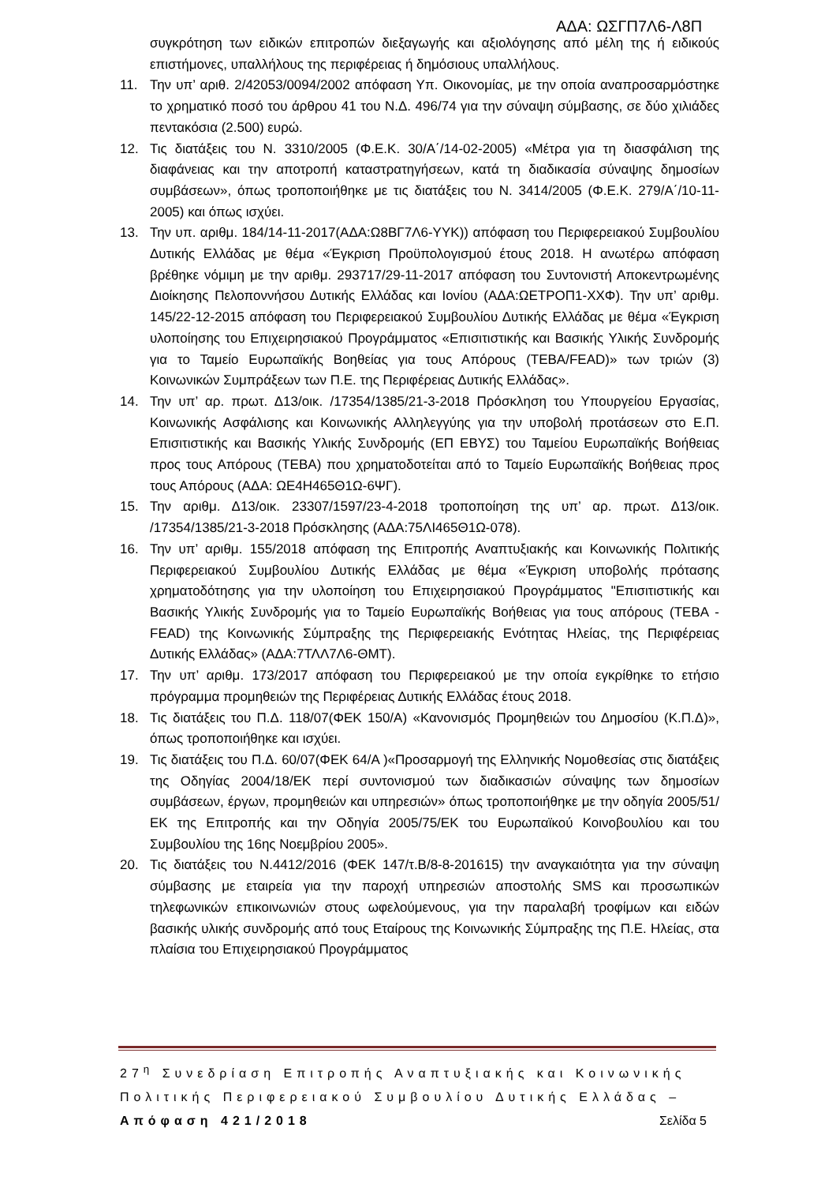ΑΔΑ: ΩΣΓΠ7Λ6-Λ8Π
συγκρότηση των ειδικών επιτροπών διεξαγωγής και αξιολόγησης από μέλη της ή ειδικούς επιστήμονες, υπαλλήλους της περιφέρειας ή δημόσιους υπαλλήλους.
11. Την υπ’ αριθ. 2/42053/0094/2002 απόφαση Υπ. Οικονομίας, με την οποία αναπροσαρμόστηκε το χρηματικό ποσό του άρθρου 41 του Ν.Δ. 496/74 για την σύναψη σύμβασης, σε δύο χιλιάδες πεντακόσια (2.500) ευρώ.
12. Τις διατάξεις του Ν. 3310/2005 (Φ.Ε.Κ. 30/Α΄/14-02-2005) «Μέτρα για τη διασφάλιση της διαφάνειας και την αποτροπή καταστρατηγήσεων, κατά τη διαδικασία σύναψης δημοσίων συμβάσεων», όπως τροποποιήθηκε με τις διατάξεις του Ν. 3414/2005 (Φ.Ε.Κ. 279/Α΄/10-11-2005) και όπως ισχύει.
13. Την υπ. αριθμ. 184/14-11-2017(ΑΔΑ:Ω8ΒΓ7Λ6-ΥΥΚ)) απόφαση του Περιφερειακού Συμβουλίου Δυτικής Ελλάδας με θέμα «Έγκριση Προϋπολογισμού έτους 2018. Η ανωτέρω απόφαση βρέθηκε νόμιμη με την αριθμ. 293717/29-11-2017 απόφαση του Συντονιστή Αποκεντρωμένης Διοίκησης Πελοποννήσου Δυτικής Ελλάδας και Ιονίου (ΑΔΑ:ΩΕΤΡΟΠ1-ΧΧΦ). Την υπ’ αριθμ. 145/22-12-2015 απόφαση του Περιφερειακού Συμβουλίου Δυτικής Ελλάδας με θέμα «Έγκριση υλοποίησης του Επιχειρησιακού Προγράμματος «Επισιτιστικής και Βασικής Υλικής Συνδρομής για το Ταμείο Ευρωπαϊκής Βοηθείας για τους Απόρους (ΤΕΒΑ/FEAD)» των τριών (3) Κοινωνικών Συμπράξεων των Π.Ε. της Περιφέρειας Δυτικής Ελλάδας».
14. Την υπ’ αρ. πρωτ. Δ13/οικ. /17354/1385/21-3-2018 Πρόσκληση του Υπουργείου Εργασίας, Κοινωνικής Ασφάλισης και Κοινωνικής Αλληλεγγύης για την υποβολή προτάσεων στο Ε.Π. Επισιτιστικής και Βασικής Υλικής Συνδρομής (ΕΠ ΕΒΥΣ) του Ταμείου Ευρωπαϊκής Βοήθειας προς τους Απόρους (ΤΕΒΑ) που χρηματοδοτείται από το Ταμείο Ευρωπαϊκής Βοήθειας προς τους Απόρους (ΑΔΑ: ΩΕ4Η465Θ1Ω-6ΨΓ).
15. Την αριθμ. Δ13/οικ. 23307/1597/23-4-2018 τροποποίηση της υπ’ αρ. πρωτ. Δ13/οικ. /17354/1385/21-3-2018 Πρόσκλησης (ΑΔΑ:75ΛΙ465Θ1Ω-078).
16. Την υπ’ αριθμ. 155/2018 απόφαση της Επιτροπής Αναπτυξιακής και Κοινωνικής Πολιτικής Περιφερειακού Συμβουλίου Δυτικής Ελλάδας με θέμα «Έγκριση υποβολής πρότασης χρηματοδότησης για την υλοποίηση του Επιχειρησιακού Προγράμματος "Επισιτιστικής και Βασικής Υλικής Συνδρομής για το Ταμείο Ευρωπαϊκής Βοήθειας για τους απόρους (ΤΕΒΑ - FEAD) της Κοινωνικής Σύμπραξης της Περιφερειακής Ενότητας Ηλείας, της Περιφέρειας Δυτικής Ελλάδας» (ΑΔΑ:7ΤΛΛ7Λ6-ΘΜΤ).
17. Την υπ’ αριθμ. 173/2017 απόφαση του Περιφερειακού με την οποία εγκρίθηκε το ετήσιο πρόγραμμα προμηθειών της Περιφέρειας Δυτικής Ελλάδας έτους 2018.
18. Τις διατάξεις του Π.Δ. 118/07(ΦΕΚ 150/Α) «Κανονισμός Προμηθειών του Δημοσίου (Κ.Π.Δ)», όπως τροποποιήθηκε και ισχύει.
19. Τις διατάξεις του Π.Δ. 60/07(ΦΕΚ 64/Α )«Προσαρμογή της Ελληνικής Νομοθεσίας στις διατάξεις της Οδηγίας 2004/18/ΕΚ περί συντονισμού των διαδικασιών σύναψης των δημοσίων συμβάσεων, έργων, προμηθειών και υπηρεσιών» όπως τροποποιήθηκε με την οδηγία 2005/51/ΕΚ της Επιτροπής και την Οδηγία 2005/75/ΕΚ του Ευρωπαϊκού Κοινοβουλίου και του Συμβουλίου της 16ης Νοεμβρίου 2005».
20. Τις διατάξεις του Ν.4412/2016 (ΦΕΚ 147/τ.Β/8-8-201615) την αναγκαιότητα για την σύναψη σύμβασης με εταιρεία για την παροχή υπηρεσιών αποστολής SMS και προσωπικών τηλεφωνικών επικοινωνιών στους ωφελούμενους, για την παραλαβή τροφίμων και ειδών βασικής υλικής συνδρομής από τους Εταίρους της Κοινωνικής Σύμπραξης της Π.Ε. Ηλείας, στα πλαίσια του Επιχειρησιακού Προγράμματος
27<sup>η</sup> Συνεδρίαση Επιτροπής Αναπτυξιακής και Κοινωνικής Πολιτικής Περιφερειακού Συμβουλίου Δυτικής Ελλάδας – Απόφαση 421/2018 Σελίδα 5